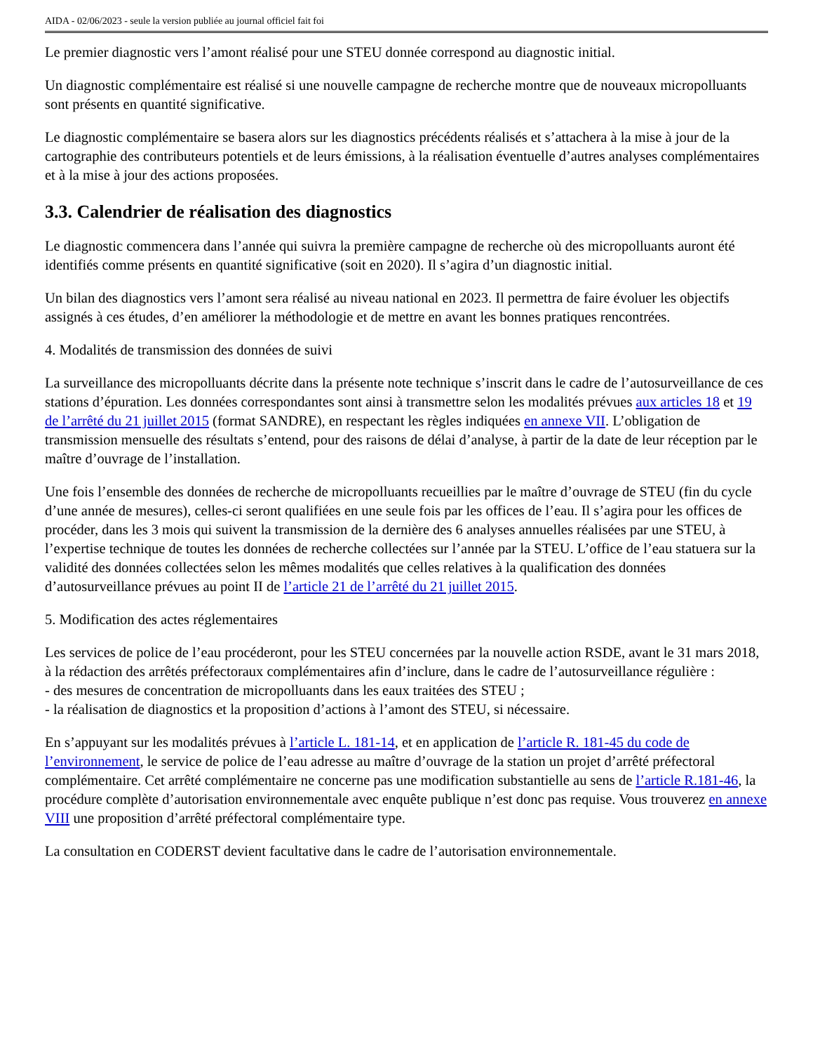AIDA - 02/06/2023 - seule la version publiée au journal officiel fait foi
Le premier diagnostic vers l’amont réalisé pour une STEU donnée correspond au diagnostic initial.
Un diagnostic complémentaire est réalisé si une nouvelle campagne de recherche montre que de nouveaux micropolluants sont présents en quantité significative.
Le diagnostic complémentaire se basera alors sur les diagnostics précédents réalisés et s’attachera à la mise à jour de la cartographie des contributeurs potentiels et de leurs émissions, à la réalisation éventuelle d’autres analyses complémentaires et à la mise à jour des actions proposées.
3.3. Calendrier de réalisation des diagnostics
Le diagnostic commencera dans l’année qui suivra la première campagne de recherche où des micropolluants auront été identifiés comme présents en quantité significative (soit en 2020). Il s’agira d’un diagnostic initial.
Un bilan des diagnostics vers l’amont sera réalisé au niveau national en 2023. Il permettra de faire évoluer les objectifs assignés à ces études, d’en améliorer la méthodologie et de mettre en avant les bonnes pratiques rencontrées.
4. Modalités de transmission des données de suivi
La surveillance des micropolluants décrite dans la présente note technique s’inscrit dans le cadre de l’autosurveillance de ces stations d’épuration. Les données correspondantes sont ainsi à transmettre selon les modalités prévues aux articles 18 et 19 de l’arrêté du 21 juillet 2015 (format SANDRE), en respectant les règles indiquées en annexe VII. L’obligation de transmission mensuelle des résultats s’entend, pour des raisons de délai d’analyse, à partir de la date de leur réception par le maître d’ouvrage de l’installation.
Une fois l’ensemble des données de recherche de micropolluants recueillies par le maître d’ouvrage de STEU (fin du cycle d’une année de mesures), celles-ci seront qualifiées en une seule fois par les offices de l’eau. Il s’agira pour les offices de procéder, dans les 3 mois qui suivent la transmission de la dernière des 6 analyses annuelles réalisées par une STEU, à l’expertise technique de toutes les données de recherche collectées sur l’année par la STEU. L’office de l’eau statuera sur la validité des données collectées selon les mêmes modalités que celles relatives à la qualification des données d’autosurveillance prévues au point II de l’article 21 de l’arrêté du 21 juillet 2015.
5. Modification des actes réglementaires
Les services de police de l’eau procéderont, pour les STEU concernées par la nouvelle action RSDE, avant le 31 mars 2018, à la rédaction des arrêtés préfectoraux complémentaires afin d’inclure, dans le cadre de l’autosurveillance régulière :
- des mesures de concentration de micropolluants dans les eaux traitées des STEU ;
- la réalisation de diagnostics et la proposition d’actions à l’amont des STEU, si nécessaire.
En s’appuyant sur les modalités prévues à l’article L. 181-14, et en application de l’article R. 181-45 du code de l’environnement, le service de police de l’eau adresse au maître d’ouvrage de la station un projet d’arrêté préfectoral complémentaire. Cet arrêté complémentaire ne concerne pas une modification substantielle au sens de l’article R.181-46, la procédure complète d’autorisation environnementale avec enquête publique n’est donc pas requise. Vous trouverez en annexe VIII une proposition d’arrêté préfectoral complémentaire type.
La consultation en CODERST devient facultative dans le cadre de l’autorisation environnementale.